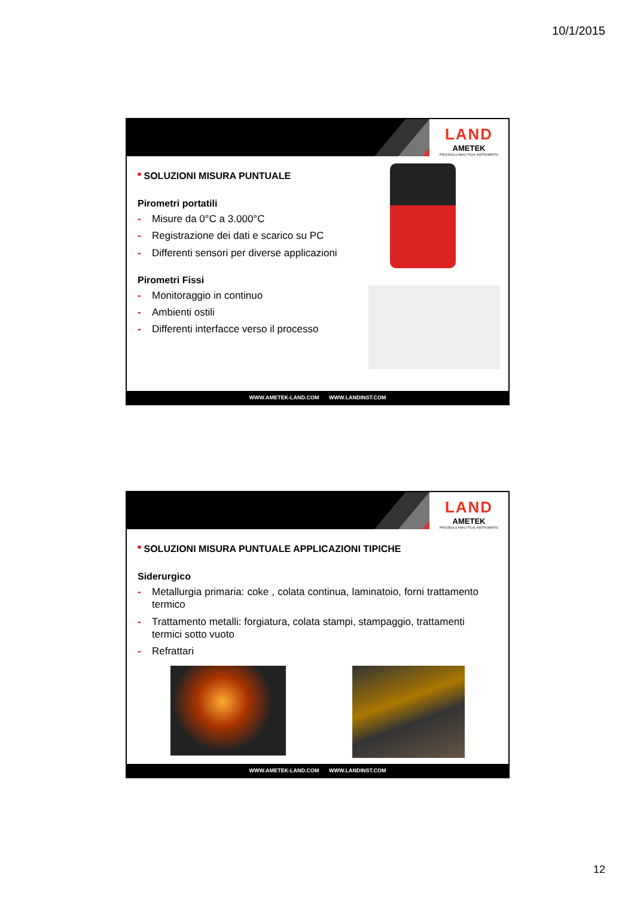10/1/2015
LAND
AMETEK
PROCESS & ANALYTICAL INSTRUMENTS
■ SOLUZIONI MISURA PUNTUALE
Pirometri portatili
- Misure da 0°C a 3.000°C
- Registrazione dei dati e scarico su PC
- Differenti sensori per diverse applicazioni
Pirometri Fissi
- Monitoraggio in continuo
- Ambienti ostili
- Differenti interfacce verso il processo
WWW.AMETEK-LAND.COM WWW.LANDINST.COM
LAND
AMETEK
PROCESS & ANALYTICAL INSTRUMENTS
■ SOLUZIONI MISURA PUNTUALE APPLICAZIONI TIPICHE
Siderurgico
- Metallurgia primaria: coke , colata continua, laminatoio, forni trattamento termico
- Trattamento metalli: forgiatura, colata stampi, stampaggio, trattamenti termici sotto vuoto
- Refrattari
WWW.AMETEK-LAND.COM WWW.LANDINST.COM
12